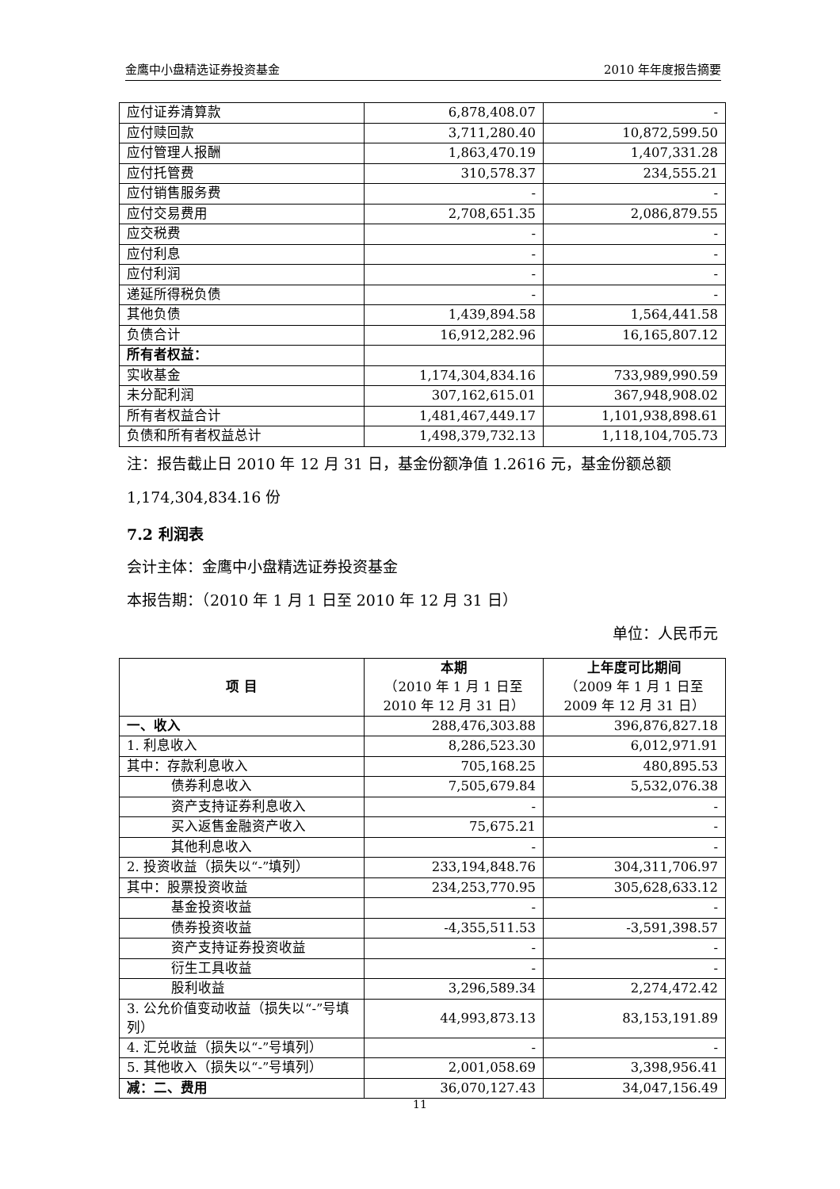金鹰中小盘精选证券投资基金 2010 年年度报告摘要
| 应付证券清算款 | 6,878,408.07 | - |
| 应付赎回款 | 3,711,280.40 | 10,872,599.50 |
| 应付管理人报酬 | 1,863,470.19 | 1,407,331.28 |
| 应付托管费 | 310,578.37 | 234,555.21 |
| 应付销售服务费 | - | - |
| 应付交易费用 | 2,708,651.35 | 2,086,879.55 |
| 应交税费 | - | - |
| 应付利息 | - | - |
| 应付利润 | - | - |
| 递延所得税负债 | - | - |
| 其他负债 | 1,439,894.58 | 1,564,441.58 |
| 负债合计 | 16,912,282.96 | 16,165,807.12 |
| 所有者权益： | | |
| 实收基金 | 1,174,304,834.16 | 733,989,990.59 |
| 未分配利润 | 307,162,615.01 | 367,948,908.02 |
| 所有者权益合计 | 1,481,467,449.17 | 1,101,938,898.61 |
| 负债和所有者权益总计 | 1,498,379,732.13 | 1,118,104,705.73 |
注：报告截止日 2010 年 12 月 31 日，基金份额净值 1.2616 元，基金份额总额 1,174,304,834.16 份
7.2 利润表
会计主体：金鹰中小盘精选证券投资基金
本报告期：（2010 年 1 月 1 日至 2010 年 12 月 31 日）
单位：人民币元
| 项 目 | 本期 （2010 年 1 月 1 日至 2010 年 12 月 31 日） | 上年度可比期间 （2009 年 1 月 1 日至 2009 年 12 月 31 日） |
| --- | --- | --- |
| 一、收入 | 288,476,303.88 | 396,876,827.18 |
| 1. 利息收入 | 8,286,523.30 | 6,012,971.91 |
| 其中：存款利息收入 | 705,168.25 | 480,895.53 |
| 债券利息收入 | 7,505,679.84 | 5,532,076.38 |
| 资产支持证券利息收入 | - | - |
| 买入返售金融资产收入 | 75,675.21 | - |
| 其他利息收入 | - | - |
| 2. 投资收益（损失以“-”填列） | 233,194,848.76 | 304,311,706.97 |
| 其中：股票投资收益 | 234,253,770.95 | 305,628,633.12 |
| 基金投资收益 | - | - |
| 债券投资收益 | -4,355,511.53 | -3,591,398.57 |
| 资产支持证券投资收益 | - | - |
| 衍生工具收益 | - | - |
| 股利收益 | 3,296,589.34 | 2,274,472.42 |
| 3. 公允价值变动收益（损失以“-”号填列） | 44,993,873.13 | 83,153,191.89 |
| 4. 汇兑收益（损失以“-”号填列） | - | - |
| 5. 其他收入（损失以“-”号填列） | 2,001,058.69 | 3,398,956.41 |
| 减：二、费用 | 36,070,127.43 | 34,047,156.49 |
11